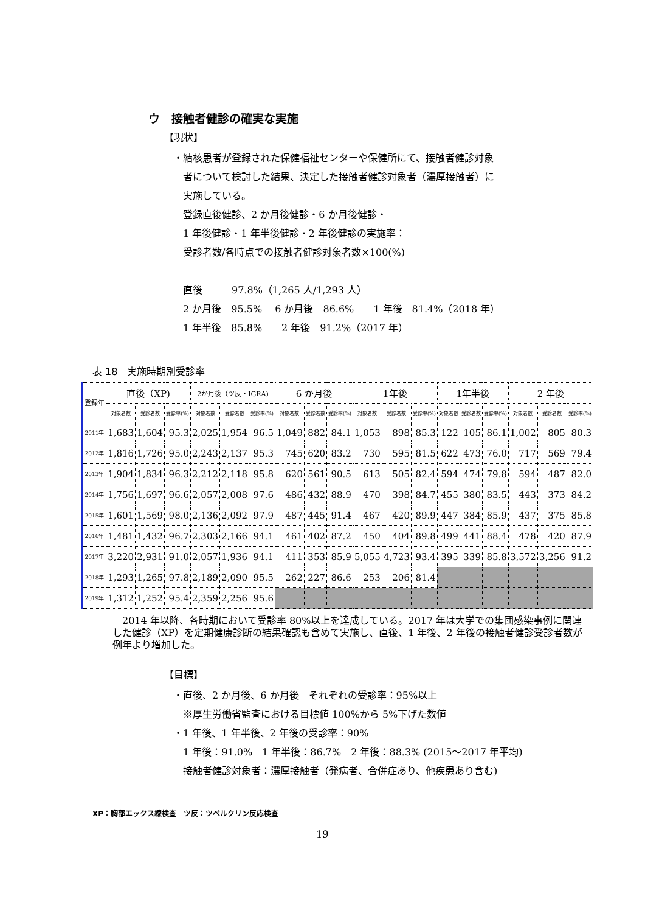ウ　接触者健診の確実な実施
【現状】
・結核患者が登録された保健福祉センターや保健所にて、接触者健診対象
　者について検討した結果、決定した接触者健診対象者（濃厚接触者）に
　実施している。
　登録直後健診、2 か月後健診・6 か月後健診・
　1 年後健診・1 年半後健診・2 年後健診の実施率：
　受診者数/各時点での接触者健診対象者数×100(%)
　直後　　　97.8%（1,265 人/1,293 人）
　2 か月後　95.5%　 6 か月後　86.6%　　1 年後　81.4%（2018 年）
　1 年半後　85.8%　　2 年後　91.2%（2017 年）
表 18　実施時期別受診率
| 登録年 | 直後（XP) | | | 2か月後（ツ反・IGRA) | | | 6 か月後 | | | 1年後 | | | 1年半後 | | | 2 年後 | | |
| --- | --- | --- | --- | --- | --- | --- | --- | --- | --- | --- | --- | --- | --- | --- | --- | --- | --- | --- |
| | 対象者数 | 受診者数 | 受診率(%) | 対象者数 | 受診者数 | 受診率(%) | 対象者数 | 受診者数 | 受診率(%) | 対象者数 | 受診者数 | 受診率(%) | 対象者数 | 受診者数 | 受診率(%) | 対象者数 | 受診者数 | 受診率(%) |
| 2011年 | 1,683 | 1,604 | 95.3 | 2,025 | 1,954 | 96.5 | 1,049 | 882 | 84.1 | 1,053 | 898 | 85.3 | 122 | 105 | 86.1 | 1,002 | 805 | 80.3 |
| 2012年 | 1,816 | 1,726 | 95.0 | 2,243 | 2,137 | 95.3 | 745 | 620 | 83.2 | 730 | 595 | 81.5 | 622 | 473 | 76.0 | 717 | 569 | 79.4 |
| 2013年 | 1,904 | 1,834 | 96.3 | 2,212 | 2,118 | 95.8 | 620 | 561 | 90.5 | 613 | 505 | 82.4 | 594 | 474 | 79.8 | 594 | 487 | 82.0 |
| 2014年 | 1,756 | 1,697 | 96.6 | 2,057 | 2,008 | 97.6 | 486 | 432 | 88.9 | 470 | 398 | 84.7 | 455 | 380 | 83.5 | 443 | 373 | 84.2 |
| 2015年 | 1,601 | 1,569 | 98.0 | 2,136 | 2,092 | 97.9 | 487 | 445 | 91.4 | 467 | 420 | 89.9 | 447 | 384 | 85.9 | 437 | 375 | 85.8 |
| 2016年 | 1,481 | 1,432 | 96.7 | 2,303 | 2,166 | 94.1 | 461 | 402 | 87.2 | 450 | 404 | 89.8 | 499 | 441 | 88.4 | 478 | 420 | 87.9 |
| 2017年 | 3,220 | 2,931 | 91.0 | 2,057 | 1,936 | 94.1 | 411 | 353 | 85.9 | 5,055 | 4,723 | 93.4 | 395 | 339 | 85.8 | 3,572 | 3,256 | 91.2 |
| 2018年 | 1,293 | 1,265 | 97.8 | 2,189 | 2,090 | 95.5 | 262 | 227 | 86.6 | 253 | 206 | 81.4 | | | | | | |
| 2019年 | 1,312 | 1,252 | 95.4 | 2,359 | 2,256 | 95.6 | | | | | | | | | | | | |
　2014 年以降、各時期において受診率 80%以上を達成している。2017 年は大学での集団感染事例に関連した健診（XP）を定期健康診断の結果確認も含めて実施し、直後、1 年後、2 年後の接触者健診受診者数が例年より増加した。
【目標】
・直後、2 か月後、6 か月後　それぞれの受診率：95%以上
　※厚生労働省監査における目標値 100%から 5%下げた数値
・1 年後、1 年半後、2 年後の受診率：90%
　1 年後：91.0%　1 年半後：86.7%　2 年後：88.3% (2015～2017 年平均)
　接触者健診対象者：濃厚接触者（発病者、合併症あり、他疾患あり含む)
XP：胸部エックス線検査　ツ反：ツベルクリン反応検査
19